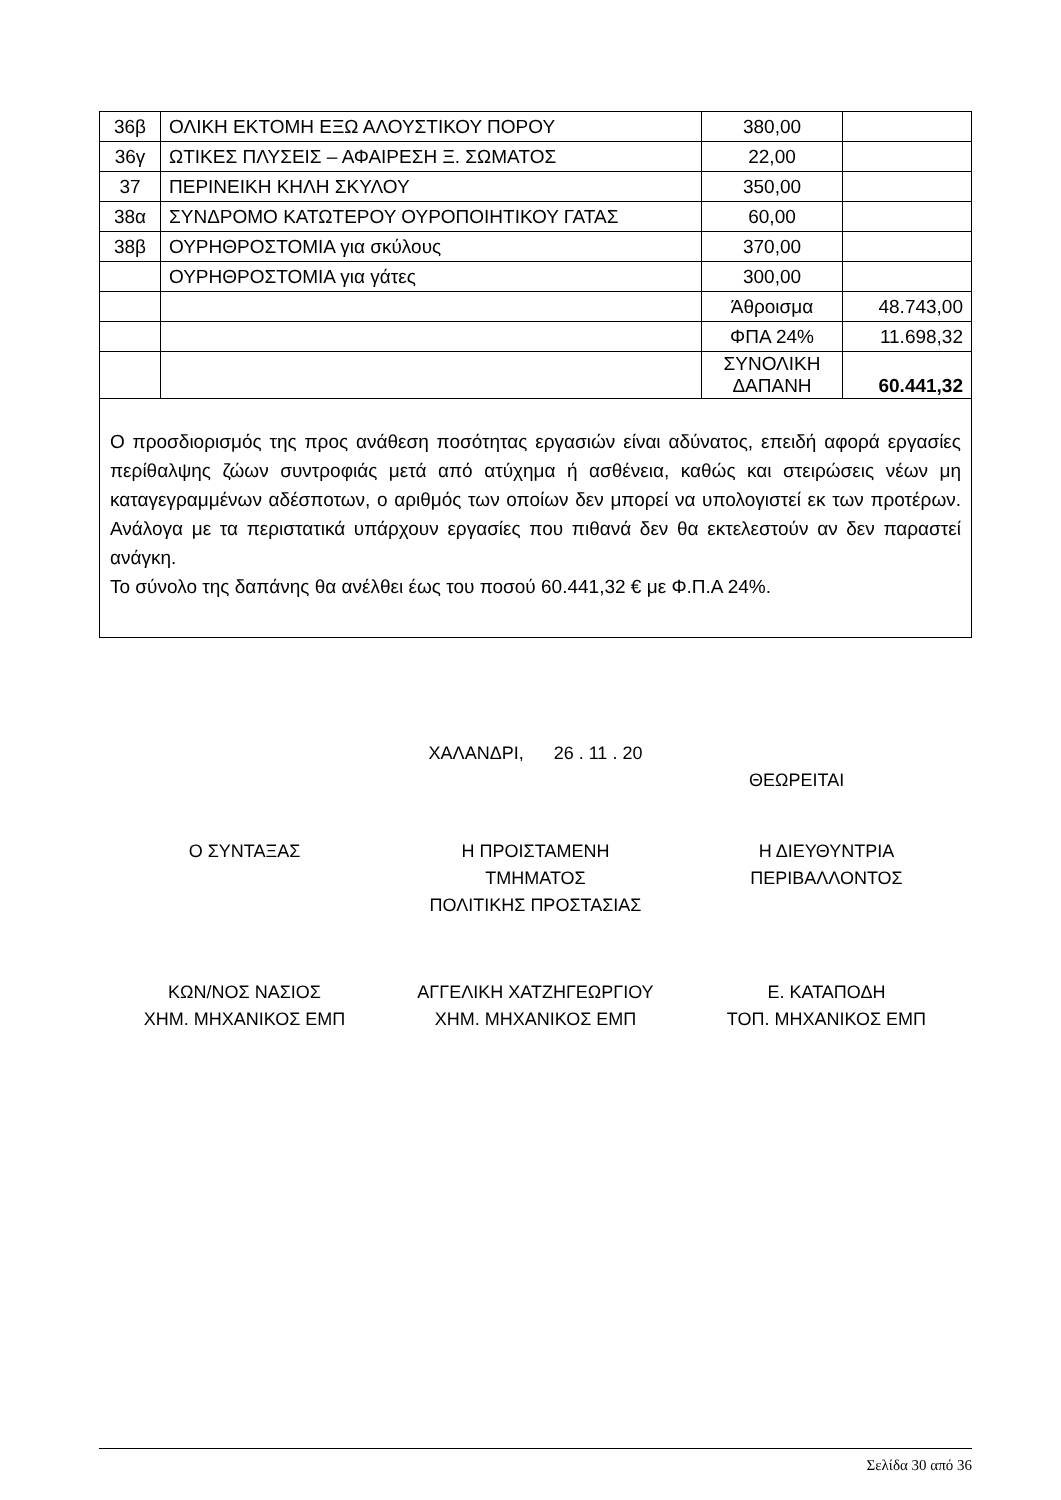| 36β | ΟΛΙΚΗ ΕΚΤΟΜΗ ΕΞΩ ΑΛΟΥΣΤΙΚΟΥ ΠΟΡΟΥ | 380,00 | |
| 36γ | ΩΤΙΚΕΣ ΠΛΥΣΕΙΣ – ΑΦΑΙΡΕΣΗ Ξ. ΣΩΜΑΤΟΣ | 22,00 | |
| 37 | ΠΕΡΙΝΕΙΚΗ ΚΗΛΗ ΣΚΥΛΟΥ | 350,00 | |
| 38α | ΣΥΝΔΡΟΜΟ ΚΑΤΩΤΕΡΟΥ ΟΥΡΟΠΟΙΗΤΙΚΟΥ ΓΑΤΑΣ | 60,00 | |
| 38β | ΟΥΡΗΘΡΟΣΤΟΜΙΑ για σκύλους | 370,00 | |
| | ΟΥΡΗΘΡΟΣΤΟΜΙΑ για γάτες | 300,00 | |
| | | Άθροισμα | 48.743,00 |
| | | ΦΠΑ 24% | 11.698,32 |
| | | ΣΥΝΟΛΙΚΗ ΔΑΠΑΝΗ | 60.441,32 |
| Ο προσδιορισμός της προς ανάθεση ποσότητας εργασιών είναι αδύνατος, επειδή αφορά εργασίες περίθαλψης ζώων συντροφιάς μετά από ατύχημα ή ασθένεια, καθώς και στειρώσεις νέων μη καταγεγραμμένων αδέσποτων, ο αριθμός των οποίων δεν μπορεί να υπολογιστεί εκ των προτέρων. Ανάλογα με τα περιστατικά υπάρχουν εργασίες που πιθανά δεν θα εκτελεστούν αν δεν παραστεί ανάγκη. Το σύνολο της δαπάνης θα ανέλθει έως του ποσού 60.441,32 € με Φ.Π.Α 24%. | | | |
ΧΑΛΑΝΔΡΙ, 26 . 11 . 20
ΘΕΩΡΕΙΤΑΙ
Ο ΣΥΝΤΑΞΑΣ Η ΠΡΟΙΣΤΑΜΕΝΗ
ΤΜΗΜΑΤΟΣ
ΠΟΛΙΤΙΚΗΣ ΠΡΟΣΤΑΣΙΑΣ
Η ΔΙΕΥΘΥΝΤΡΙΑ
ΠΕΡΙΒΑΛΛΟΝΤΟΣ
ΚΩΝ/ΝΟΣ ΝΑΣΙΟΣ
ΧΗΜ. ΜΗΧΑΝΙΚΟΣ ΕΜΠ
ΑΓΓΕΛΙΚΗ ΧΑΤΖΗΓΕΩΡΓΙΟΥ
ΧΗΜ. ΜΗΧΑΝΙΚΟΣ ΕΜΠ
Ε. ΚΑΤΑΠΟΔΗ
ΤΟΠ. ΜΗΧΑΝΙΚΟΣ ΕΜΠ
Σελίδα 30 από 36